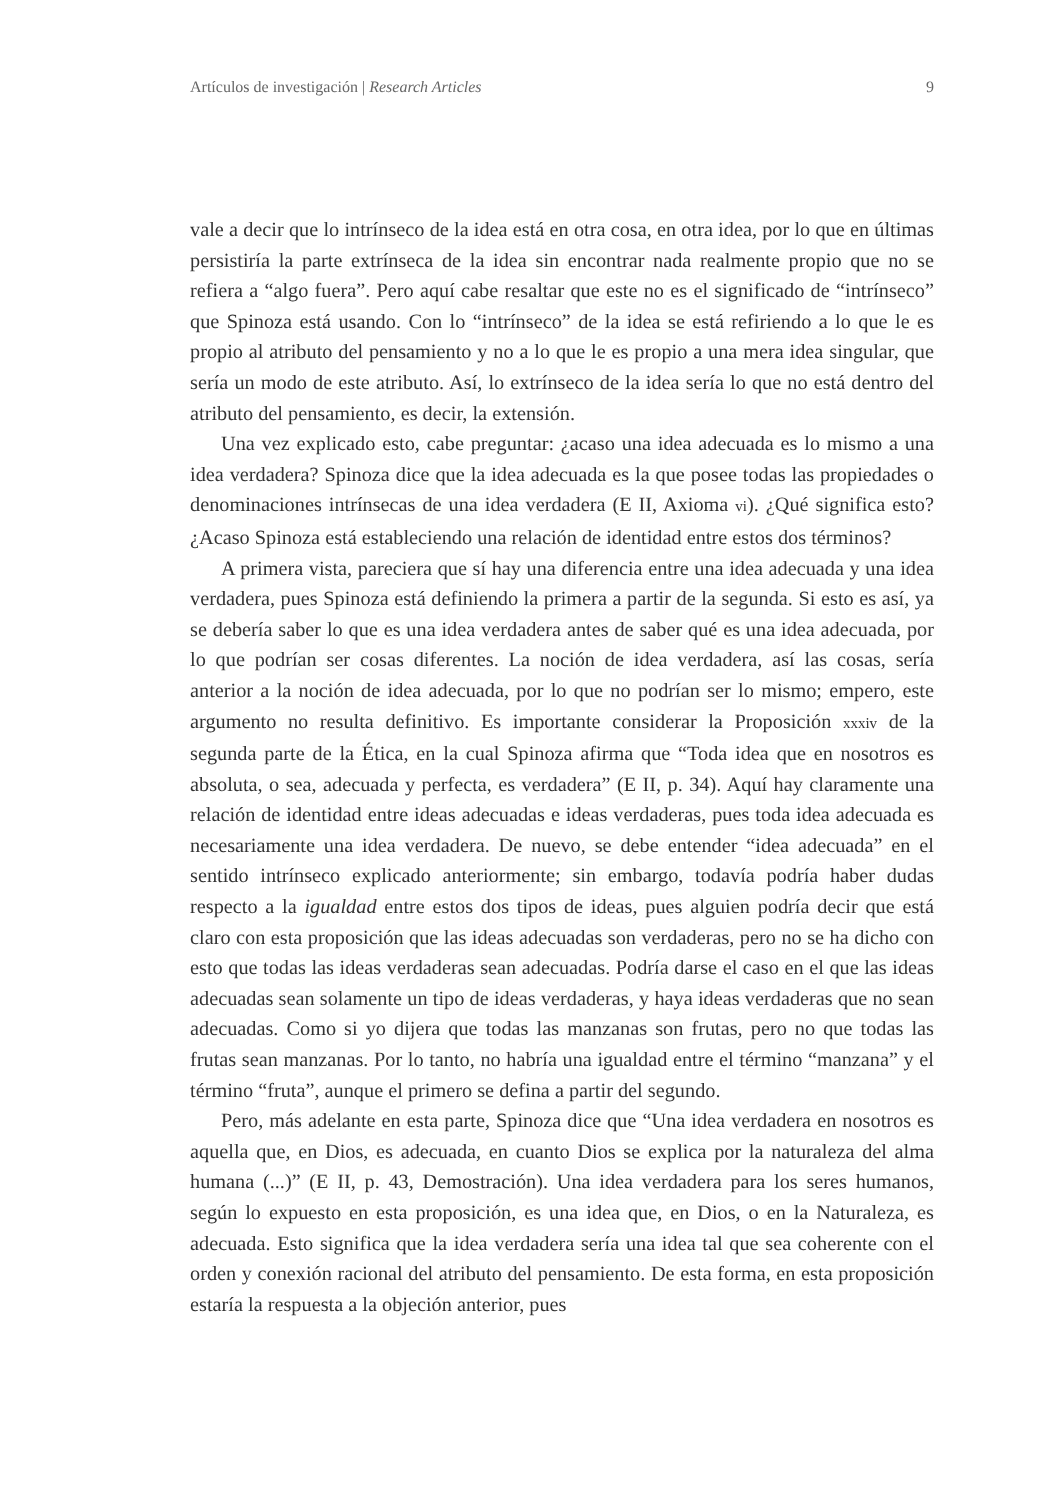Artículos de investigación | Research Articles 9
vale a decir que lo intrínseco de la idea está en otra cosa, en otra idea, por lo que en últimas persistiría la parte extrínseca de la idea sin encontrar nada realmente propio que no se refiera a “algo fuera”. Pero aquí cabe resaltar que este no es el significado de “intrínseco” que Spinoza está usando. Con lo “intrínseco” de la idea se está refiriendo a lo que le es propio al atributo del pensamiento y no a lo que le es propio a una mera idea singular, que sería un modo de este atributo. Así, lo extrínseco de la idea sería lo que no está dentro del atributo del pensamiento, es decir, la extensión.
Una vez explicado esto, cabe preguntar: ¿acaso una idea adecuada es lo mismo a una idea verdadera? Spinoza dice que la idea adecuada es la que posee todas las propiedades o denominaciones intrínsecas de una idea verdadera (E II, Axioma vi). ¿Qué significa esto? ¿Acaso Spinoza está estableciendo una relación de identidad entre estos dos términos?
A primera vista, pareciera que sí hay una diferencia entre una idea adecuada y una idea verdadera, pues Spinoza está definiendo la primera a partir de la segunda. Si esto es así, ya se debería saber lo que es una idea verdadera antes de saber qué es una idea adecuada, por lo que podrían ser cosas diferentes. La noción de idea verdadera, así las cosas, sería anterior a la noción de idea adecuada, por lo que no podrían ser lo mismo; empero, este argumento no resulta definitivo. Es importante considerar la Proposición xxxiv de la segunda parte de la Ética, en la cual Spinoza afirma que “Toda idea que en nosotros es absoluta, o sea, adecuada y perfecta, es verdadera” (E II, p. 34). Aquí hay claramente una relación de identidad entre ideas adecuadas e ideas verdaderas, pues toda idea adecuada es necesariamente una idea verdadera. De nuevo, se debe entender “idea adecuada” en el sentido intrínseco explicado anteriormente; sin embargo, todavía podría haber dudas respecto a la igualdad entre estos dos tipos de ideas, pues alguien podría decir que está claro con esta proposición que las ideas adecuadas son verdaderas, pero no se ha dicho con esto que todas las ideas verdaderas sean adecuadas. Podría darse el caso en el que las ideas adecuadas sean solamente un tipo de ideas verdaderas, y haya ideas verdaderas que no sean adecuadas. Como si yo dijera que todas las manzanas son frutas, pero no que todas las frutas sean manzanas. Por lo tanto, no habría una igualdad entre el término “manzana” y el término “fruta”, aunque el primero se defina a partir del segundo.
Pero, más adelante en esta parte, Spinoza dice que “Una idea verdadera en nosotros es aquella que, en Dios, es adecuada, en cuanto Dios se explica por la naturaleza del alma humana (...)” (E II, p. 43, Demostración). Una idea verdadera para los seres humanos, según lo expuesto en esta proposición, es una idea que, en Dios, o en la Naturaleza, es adecuada. Esto significa que la idea verdadera sería una idea tal que sea coherente con el orden y conexión racional del atributo del pensamiento. De esta forma, en esta proposición estaría la respuesta a la objeción anterior, pues